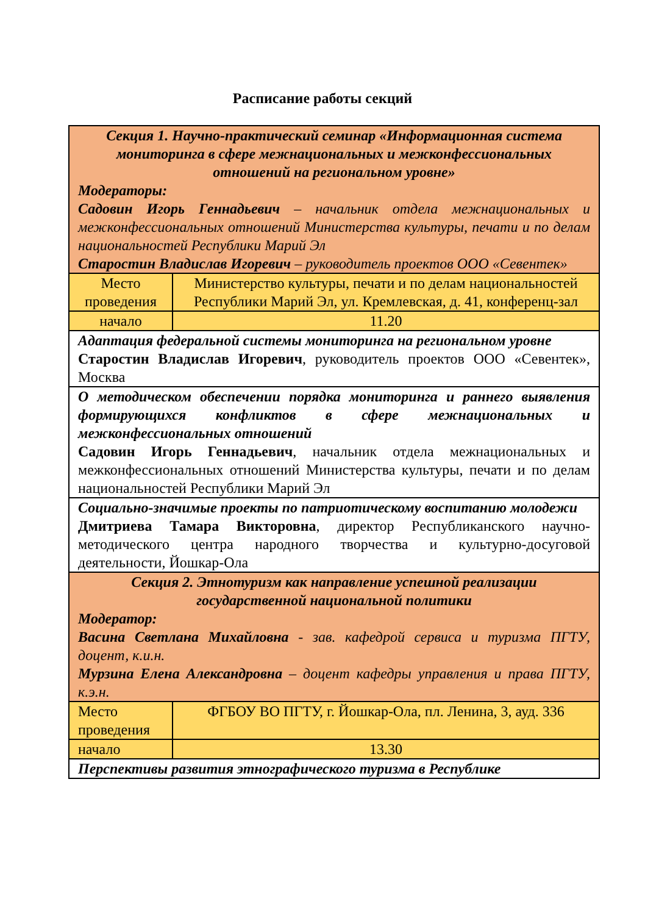Расписание работы секций
| Секция 1. Научно-практический семинар «Информационная система мониторинга в сфере межнациональных и межконфессиональных отношений на региональном уровне» Модераторы: Садовин Игорь Геннадьевич – начальник отдела межнациональных и межконфессиональных отношений Министерства культуры, печати и по делам национальностей Республики Марий Эл Старостин Владислав Игоревич – руководитель проектов ООО «Севентек» | |
| Место проведения | Министерство культуры, печати и по делам национальностей Республики Марий Эл, ул. Кремлевская, д. 41, конференц-зал |
| начало | 11.20 |
| Адаптация федеральной системы мониторинга на региональном уровне Старостин Владислав Игоревич , руководитель проектов ООО «Севентек», Москва | |
| О методическом обеспечении порядка мониторинга и раннего выявления формирующихся конфликтов в сфере межнациональных и межконфессиональных отношений Садовин Игорь Геннадьевич , начальник отдела межнациональных и межконфессиональных отношений Министерства культуры, печати и по делам национальностей Республики Марий Эл | |
| Социально-значимые проекты по патриотическому воспитанию молодежи Дмитриева Тамара Викторовна , директор Республиканского научно-методического центра народного творчества и культурно-досуговой деятельности, Йошкар-Ола | |
| Секция 2. Этнотуризм как направление успешной реализации государственной национальной политики Модератор: Васина Светлана Михайловна - зав. кафедрой сервиса и туризма ПГТУ, доцент, к.и.н. Мурзина Елена Александровна – доцент кафедры управления и права ПГТУ, к.э.н. | |
| Место проведения | ФГБОУ ВО ПГТУ, г. Йошкар-Ола, пл. Ленина, 3, ауд. 336 |
| начало | 13.30 |
| Перспективы развития этнографического туризма в Республике | |